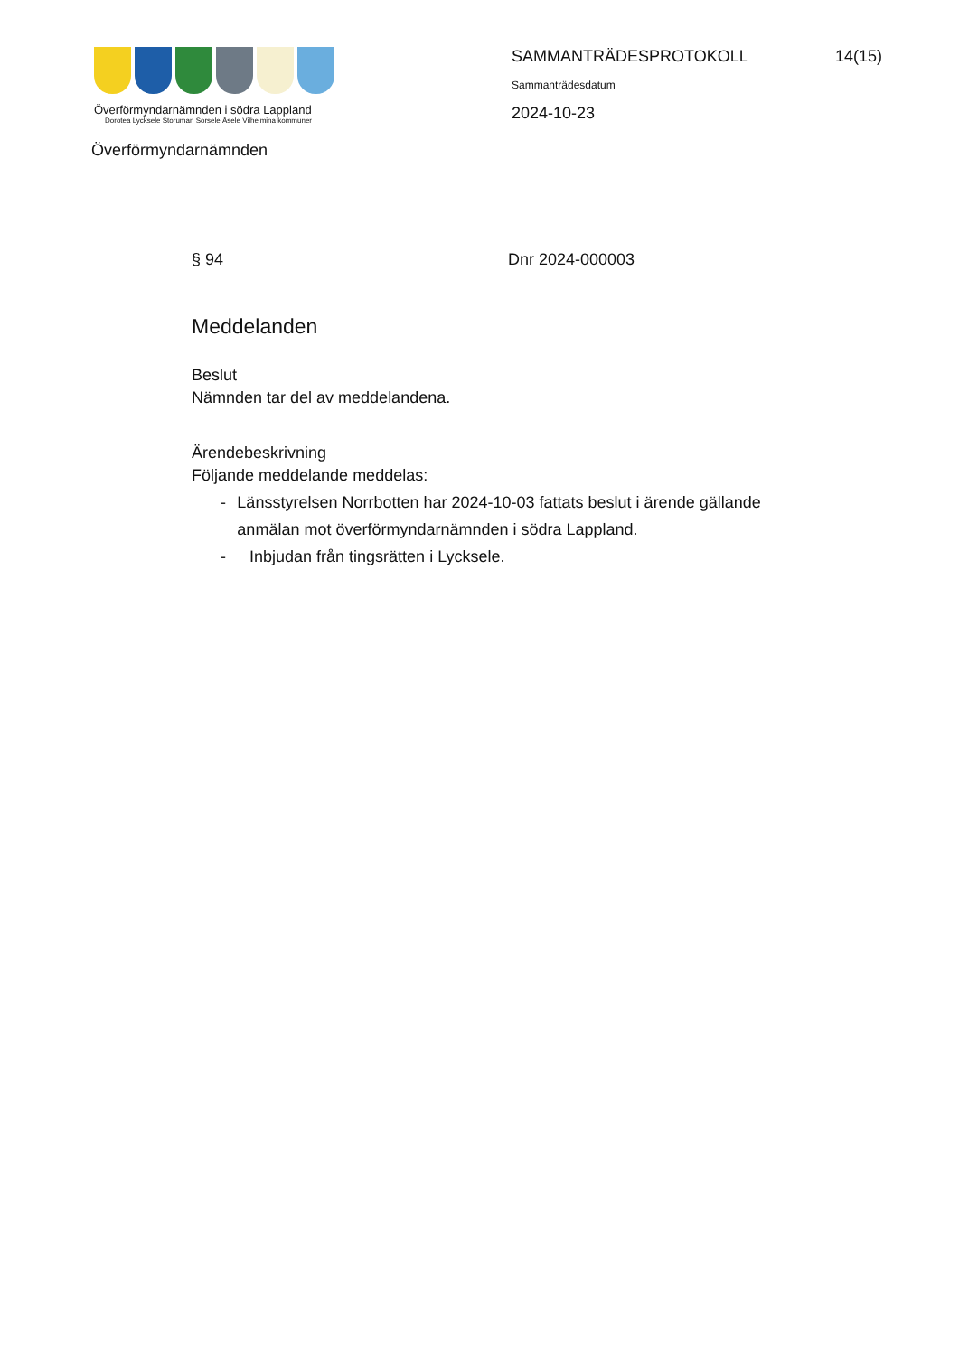Överförmyndarnämnden i södra Lappland
Dorotea Lycksele Storuman Sorsele Åsele Vilhelmina kommuner
SAMMANTRÄDESPROTOKOLL 14(15)
Sammanträdesdatum
2024-10-23
Överförmyndarnämnden
§ 94 Dnr 2024-000003
Meddelanden
Beslut
Nämnden tar del av meddelandena.
Ärendebeskrivning
Följande meddelande meddelas:
- Länsstyrelsen Norrbotten har 2024-10-03 fattats beslut i ärende gällande anmälan mot överförmyndarnämnden i södra Lappland.
- Inbjudan från tingsrätten i Lycksele.